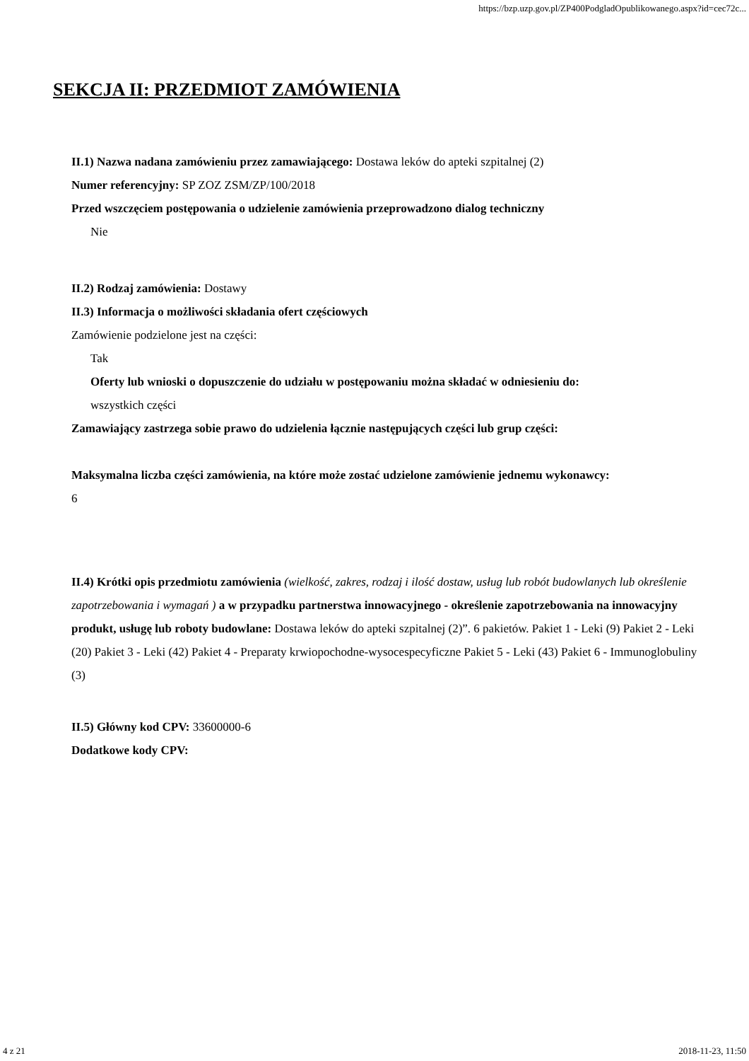https://bzp.uzp.gov.pl/ZP400PodgladOpublikowanego.aspx?id=cec72c...
SEKCJA II: PRZEDMIOT ZAMÓWIENIA
II.1) Nazwa nadana zamówieniu przez zamawiającego: Dostawa leków do apteki szpitalnej (2)
Numer referencyjny: SP ZOZ ZSM/ZP/100/2018
Przed wszczęciem postępowania o udzielenie zamówienia przeprowadzono dialog techniczny
Nie
II.2) Rodzaj zamówienia: Dostawy
II.3) Informacja o możliwości składania ofert częściowych
Zamówienie podzielone jest na części:
Tak
Oferty lub wnioski o dopuszczenie do udziału w postępowaniu można składać w odniesieniu do:
wszystkich części
Zamawiający zastrzega sobie prawo do udzielenia łącznie następujących części lub grup części:
Maksymalna liczba części zamówienia, na które może zostać udzielone zamówienie jednemu wykonawcy:
6
II.4) Krótki opis przedmiotu zamówienia (wielkość, zakres, rodzaj i ilość dostaw, usług lub robót budowlanych lub określenie zapotrzebowania i wymagań ) a w przypadku partnerstwa innowacyjnego - określenie zapotrzebowania na innowacyjny produkt, usługę lub roboty budowlane: Dostawa leków do apteki szpitalnej (2)”. 6 pakietów. Pakiet 1 - Leki (9) Pakiet 2 - Leki (20) Pakiet 3 - Leki (42) Pakiet 4 - Preparaty krwiopochodne-wysocespecyficzne Pakiet 5 - Leki (43) Pakiet 6 - Immunoglobuliny (3)
II.5) Główny kod CPV: 33600000-6
Dodatkowe kody CPV:
4 z 21 2018-11-23, 11:50